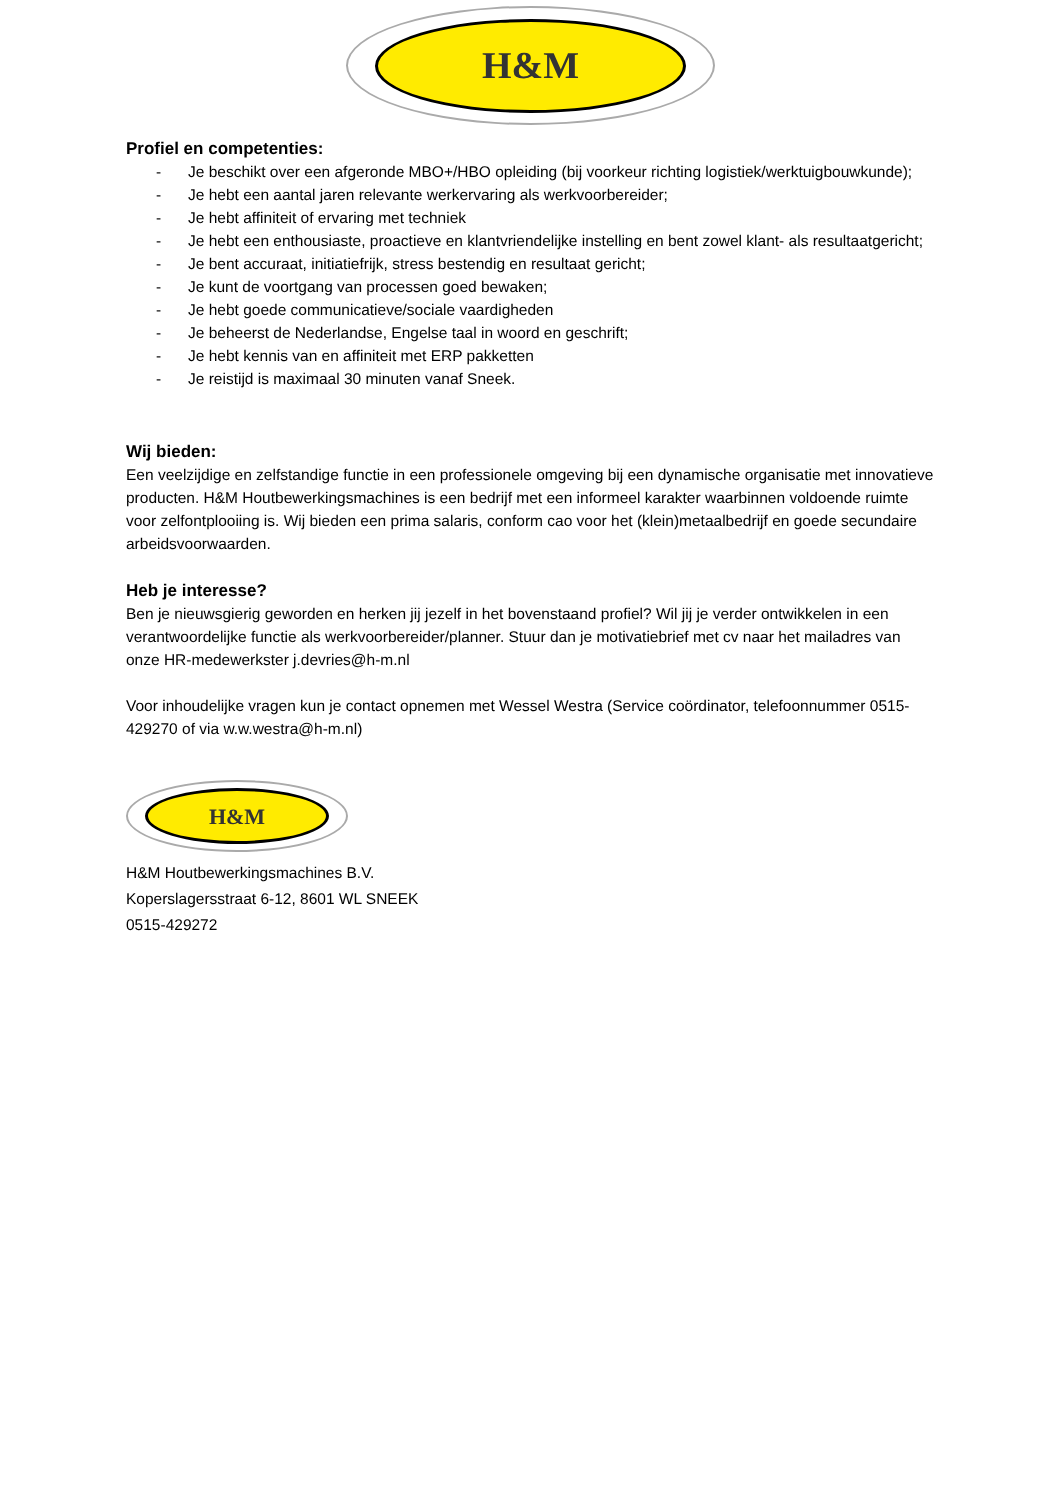H&M
Profiel en competenties:
- Je beschikt over een afgeronde MBO+/HBO opleiding (bij voorkeur richting logistiek/werktuigbouwkunde);
- Je hebt een aantal jaren relevante werkervaring als werkvoorbereider;
- Je hebt affiniteit of ervaring met techniek
- Je hebt een enthousiaste, proactieve en klantvriendelijke instelling en bent zowel klant- als resultaatgericht;
- Je bent accuraat, initiatiefrijk, stress bestendig en resultaat gericht;
- Je kunt de voortgang van processen goed bewaken;
- Je hebt goede communicatieve/sociale vaardigheden
- Je beheerst de Nederlandse, Engelse taal in woord en geschrift;
- Je hebt kennis van en affiniteit met ERP pakketten
- Je reistijd is maximaal 30 minuten vanaf Sneek.
Wij bieden:
Een veelzijdige en zelfstandige functie in een professionele omgeving bij een dynamische organisatie met innovatieve producten. H&M Houtbewerkingsmachines is een bedrijf met een informeel karakter waarbinnen voldoende ruimte voor zelfontplooiing is. Wij bieden een prima salaris, conform cao voor het (klein)metaalbedrijf en goede secundaire arbeidsvoorwaarden.
Heb je interesse?
Ben je nieuwsgierig geworden en herken jij jezelf in het bovenstaand profiel? Wil jij je verder ontwikkelen in een verantwoordelijke functie als werkvoorbereider/planner. Stuur dan je motivatiebrief met cv naar het mailadres van onze HR-medewerkster j.devries@h-m.nl
Voor inhoudelijke vragen kun je contact opnemen met Wessel Westra (Service coördinator, telefoonnummer 0515-429270 of via w.w.westra@h-m.nl)
H&M
H&M Houtbewerkingsmachines B.V.
Koperslagersstraat 6-12, 8601 WL SNEEK
0515-429272